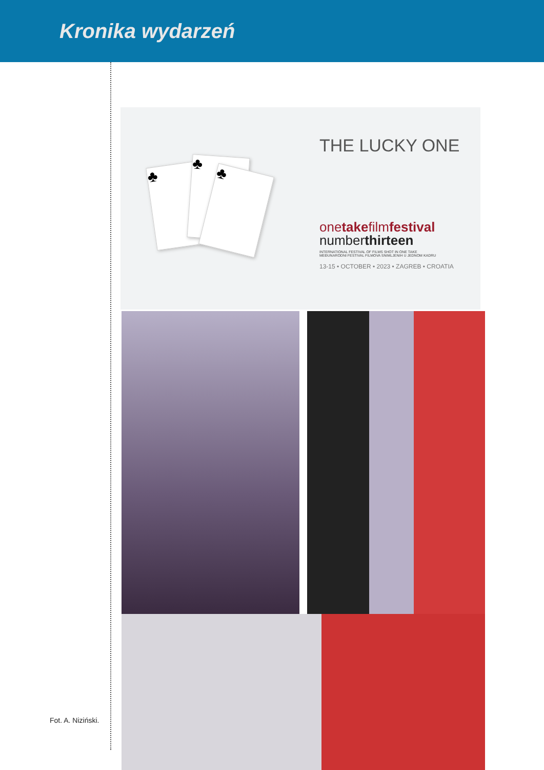Kronika wydarzeń
♣ ♣
♣
THE LUCKY ONE
onetakefilmfestival
numberthirteen
INTERNATIONAL FESTIVAL OF FILMS SHOT IN ONE TAKE
MEĐUNARODNI FESTIVAL FILMOVA SNIMLJENIH U JEDNOM KADRU
13-15 • OCTOBER • 2023 • ZAGREB • CROATIA
Fot. A. Niziński.